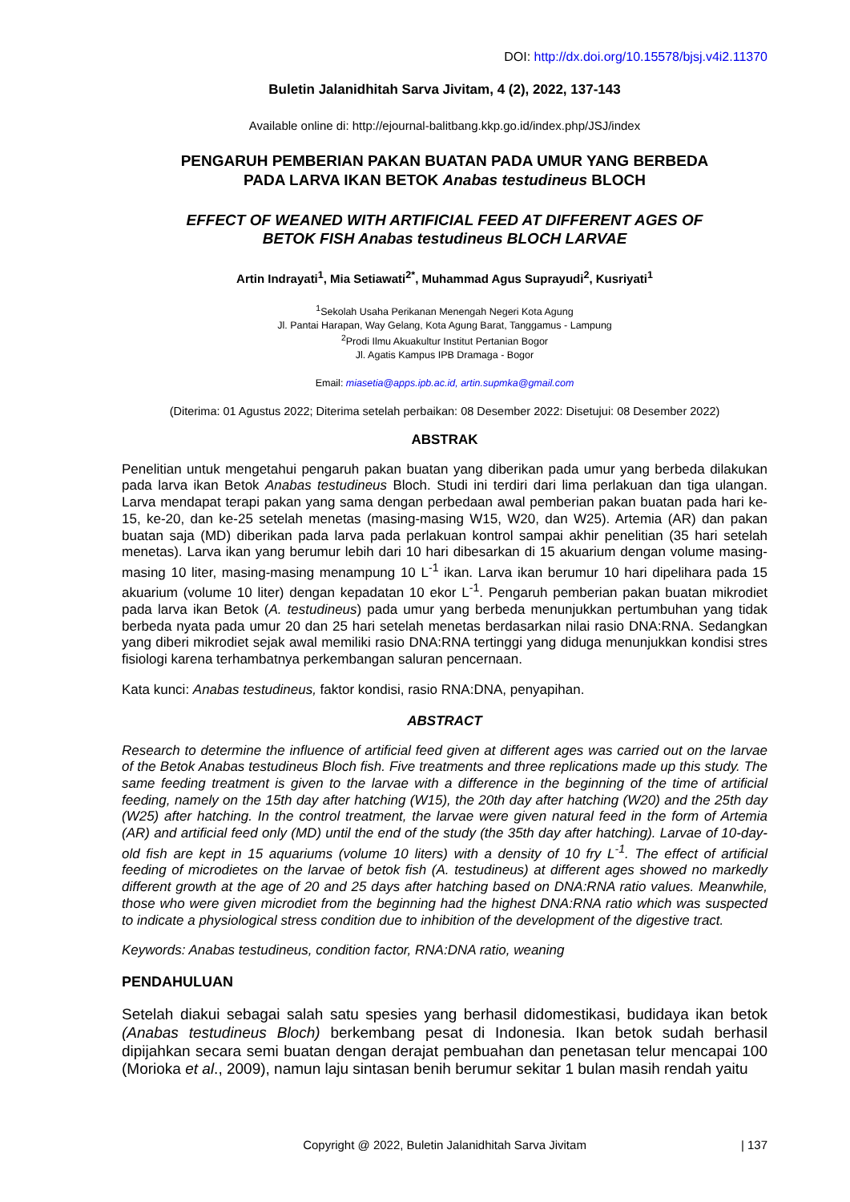DOI: http://dx.doi.org/10.15578/bjsj.v4i2.11370
Buletin Jalanidhitah Sarva Jivitam, 4 (2), 2022, 137-143
Available online di: http://ejournal-balitbang.kkp.go.id/index.php/JSJ/index
PENGARUH PEMBERIAN PAKAN BUATAN PADA UMUR YANG BERBEDA
PADA LARVA IKAN BETOK Anabas testudineus BLOCH
EFFECT OF WEANED WITH ARTIFICIAL FEED AT DIFFERENT AGES OF
BETOK FISH Anabas testudineus BLOCH LARVAE
Artin Indrayati<sup>1</sup>, Mia Setiawati<sup>2*</sup>, Muhammad Agus Suprayudi<sup>2</sup>, Kusriyati<sup>1</sup>
<sup>1</sup> Sekolah Usaha Perikanan Menengah Negeri Kota Agung
Jl. Pantai Harapan, Way Gelang, Kota Agung Barat, Tanggamus - Lampung
<sup>2</sup> Prodi Ilmu Akuakultur Institut Pertanian Bogor
Jl. Agatis Kampus IPB Dramaga - Bogor
Email: miasetia@apps.ipb.ac.id, artin.supmka@gmail.com
(Diterima: 01 Agustus 2022; Diterima setelah perbaikan: 08 Desember 2022: Disetujui: 08 Desember 2022)
ABSTRAK
Penelitian untuk mengetahui pengaruh pakan buatan yang diberikan pada umur yang berbeda dilakukan pada larva ikan Betok Anabas testudineus Bloch. Studi ini terdiri dari lima perlakuan dan tiga ulangan. Larva mendapat terapi pakan yang sama dengan perbedaan awal pemberian pakan buatan pada hari ke-15, ke-20, dan ke-25 setelah menetas (masing-masing W15, W20, dan W25). Artemia (AR) dan pakan buatan saja (MD) diberikan pada larva pada perlakuan kontrol sampai akhir penelitian (35 hari setelah menetas). Larva ikan yang berumur lebih dari 10 hari dibesarkan di 15 akuarium dengan volume masing-masing 10 liter, masing-masing menampung 10 L<sup>-1</sup> ikan. Larva ikan berumur 10 hari dipelihara pada 15 akuarium (volume 10 liter) dengan kepadatan 10 ekor L<sup>-1</sup>. Pengaruh pemberian pakan buatan mikrodiet pada larva ikan Betok (A. testudineus) pada umur yang berbeda menunjukkan pertumbuhan yang tidak berbeda nyata pada umur 20 dan 25 hari setelah menetas berdasarkan nilai rasio DNA:RNA. Sedangkan yang diberi mikrodiet sejak awal memiliki rasio DNA:RNA tertinggi yang diduga menunjukkan kondisi stres fisiologi karena terhambatnya perkembangan saluran pencernaan.
Kata kunci: Anabas testudineus, faktor kondisi, rasio RNA:DNA, penyapihan.
ABSTRACT
Research to determine the influence of artificial feed given at different ages was carried out on the larvae of the Betok Anabas testudineus Bloch fish. Five treatments and three replications made up this study. The same feeding treatment is given to the larvae with a difference in the beginning of the time of artificial feeding, namely on the 15th day after hatching (W15), the 20th day after hatching (W20) and the 25th day (W25) after hatching. In the control treatment, the larvae were given natural feed in the form of Artemia (AR) and artificial feed only (MD) until the end of the study (the 35th day after hatching). Larvae of 10-day-old fish are kept in 15 aquariums (volume 10 liters) with a density of 10 fry L<sup>-1</sup>. The effect of artificial feeding of microdietes on the larvae of betok fish (A. testudineus) at different ages showed no markedly different growth at the age of 20 and 25 days after hatching based on DNA:RNA ratio values. Meanwhile, those who were given microdiet from the beginning had the highest DNA:RNA ratio which was suspected to indicate a physiological stress condition due to inhibition of the development of the digestive tract.
Keywords: Anabas testudineus, condition factor, RNA:DNA ratio, weaning
PENDAHULUAN
Setelah diakui sebagai salah satu spesies yang berhasil didomestikasi, budidaya ikan betok (Anabas testudineus Bloch) berkembang pesat di Indonesia. Ikan betok sudah berhasil dipijahkan secara semi buatan dengan derajat pembuahan dan penetasan telur mencapai 100 (Morioka et al., 2009), namun laju sintasan benih berumur sekitar 1 bulan masih rendah yaitu
Copyright @ 2022, Buletin Jalanidhitah Sarva Jivitam | 137